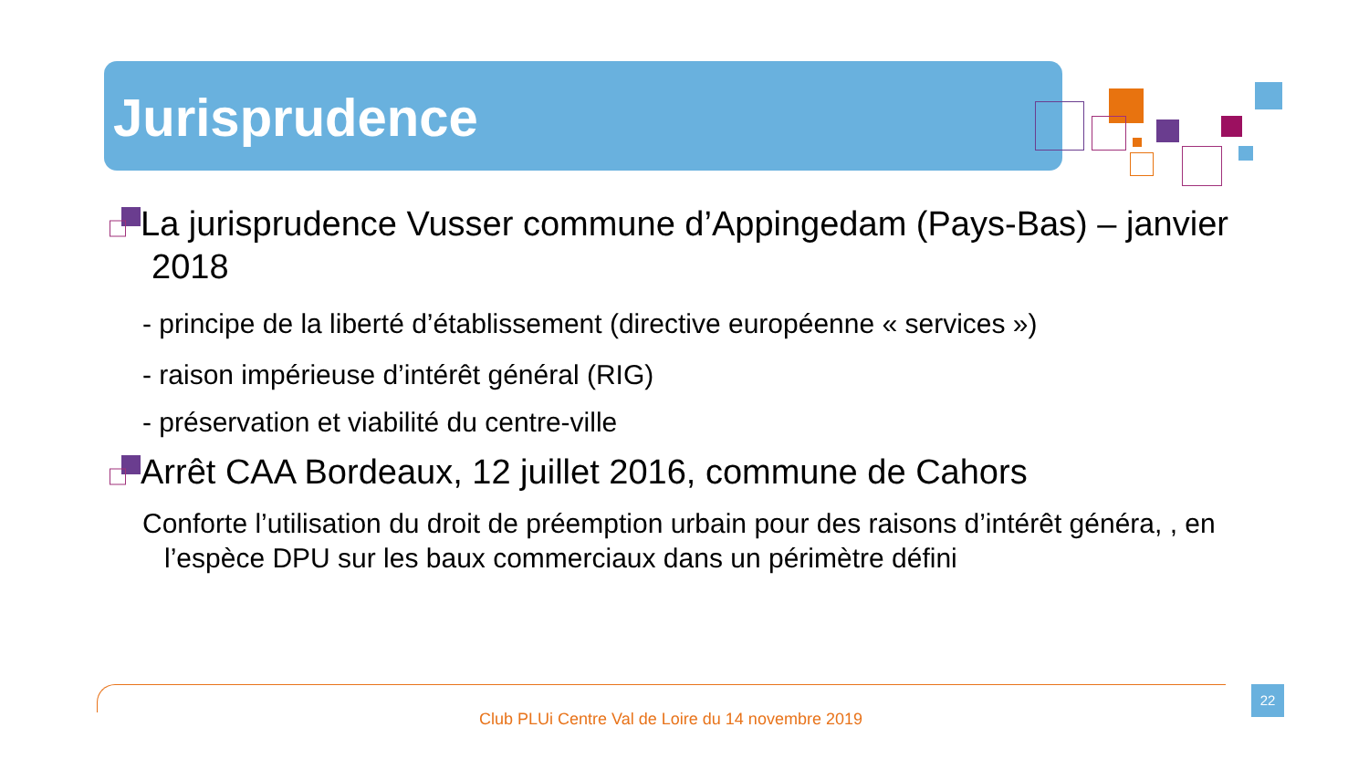Jurisprudence
La jurisprudence Vusser commune d’Appingedam (Pays-Bas) – janvier 2018
- principe de la liberté d’établissement (directive européenne « services »)
- raison impérieuse d’intérêt général (RIG)
- préservation et viabilité du centre-ville
Arrêt CAA Bordeaux, 12 juillet 2016, commune de Cahors
Conforte l’utilisation du droit de préemption urbain pour des raisons d’intérêt généra, , en l’espèce DPU sur les baux commerciaux dans un périmètre défini
22
Club PLUi Centre Val de Loire du 14 novembre 2019